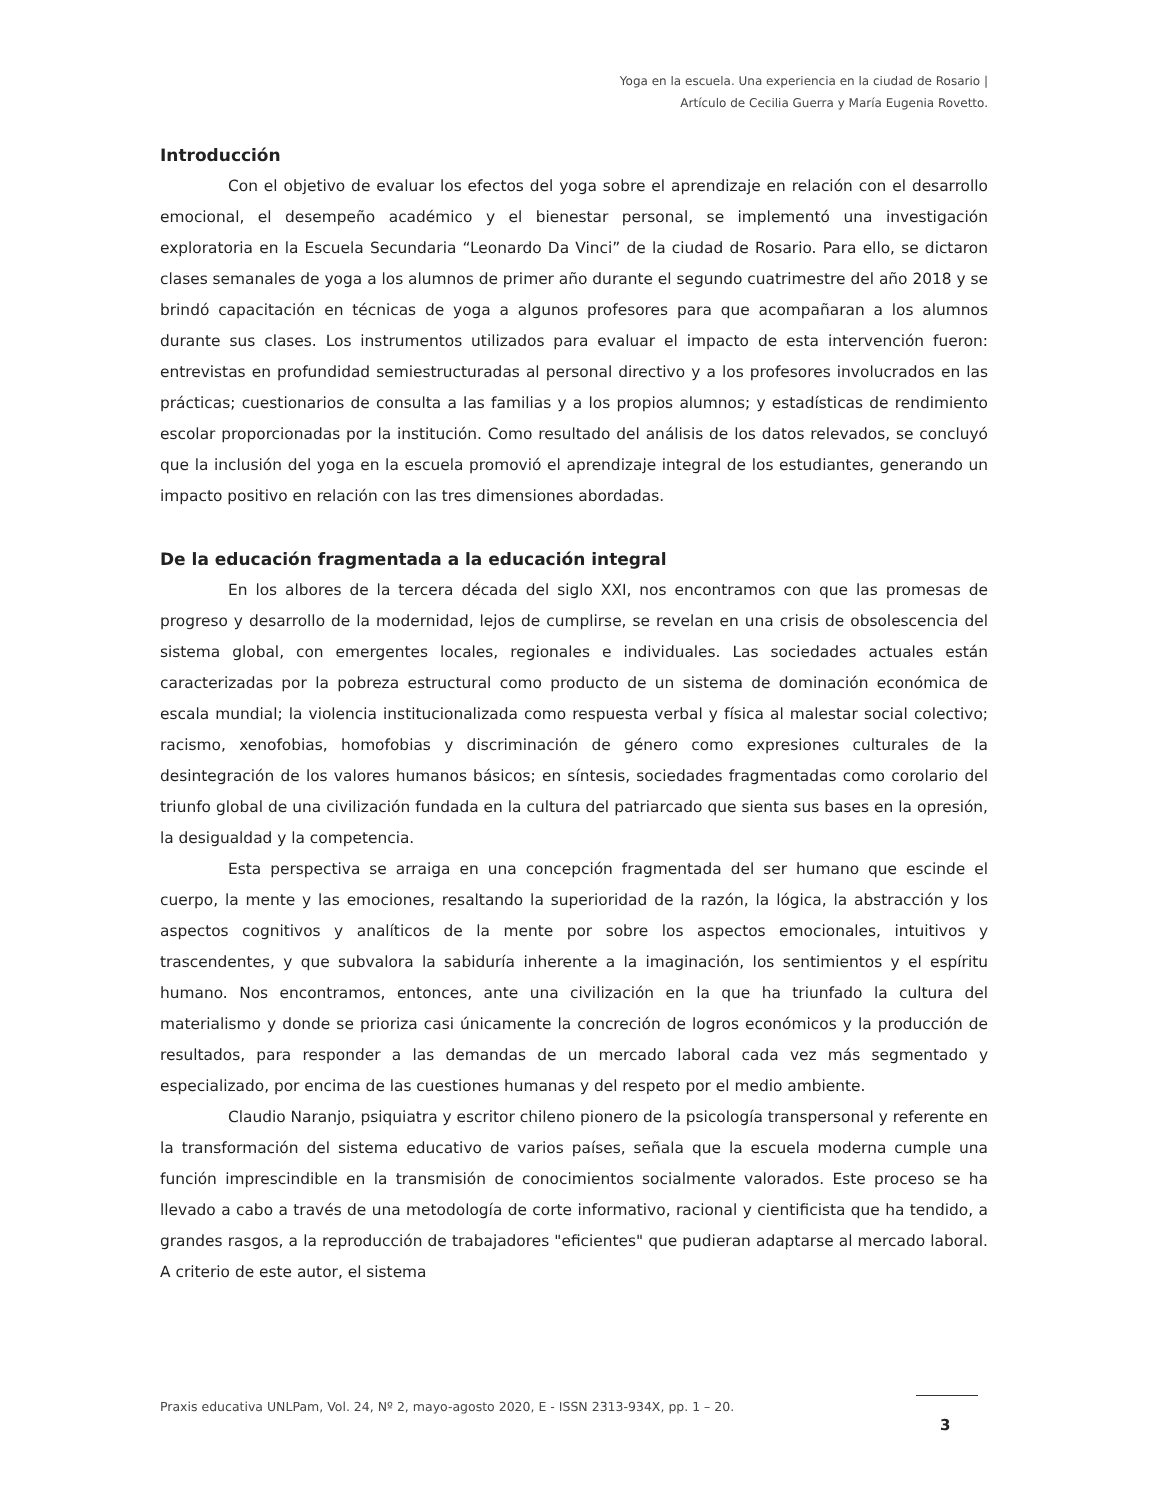Yoga en la escuela. Una experiencia en la ciudad de Rosario |
Artículo de Cecilia Guerra y María Eugenia Rovetto.
Introducción
Con el objetivo de evaluar los efectos del yoga sobre el aprendizaje en relación con el desarrollo emocional, el desempeño académico y el bienestar personal, se implementó una investigación exploratoria en la Escuela Secundaria “Leonardo Da Vinci” de la ciudad de Rosario. Para ello, se dictaron clases semanales de yoga a los alumnos de primer año durante el segundo cuatrimestre del año 2018 y se brindó capacitación en técnicas de yoga a algunos profesores para que acompañaran a los alumnos durante sus clases. Los instrumentos utilizados para evaluar el impacto de esta intervención fueron: entrevistas en profundidad semiestructuradas al personal directivo y a los profesores involucrados en las prácticas; cuestionarios de consulta a las familias y a los propios alumnos; y estadísticas de rendimiento escolar proporcionadas por la institución. Como resultado del análisis de los datos relevados, se concluyó que la inclusión del yoga en la escuela promovió el aprendizaje integral de los estudiantes, generando un impacto positivo en relación con las tres dimensiones abordadas.
De la educación fragmentada a la educación integral
En los albores de la tercera década del siglo XXI, nos encontramos con que las promesas de progreso y desarrollo de la modernidad, lejos de cumplirse, se revelan en una crisis de obsolescencia del sistema global, con emergentes locales, regionales e individuales. Las sociedades actuales están caracterizadas por la pobreza estructural como producto de un sistema de dominación económica de escala mundial; la violencia institucionalizada como respuesta verbal y física al malestar social colectivo; racismo, xenofobias, homofobias y discriminación de género como expresiones culturales de la desintegración de los valores humanos básicos; en síntesis, sociedades fragmentadas como corolario del triunfo global de una civilización fundada en la cultura del patriarcado que sienta sus bases en la opresión, la desigualdad y la competencia.
Esta perspectiva se arraiga en una concepción fragmentada del ser humano que escinde el cuerpo, la mente y las emociones, resaltando la superioridad de la razón, la lógica, la abstracción y los aspectos cognitivos y analíticos de la mente por sobre los aspectos emocionales, intuitivos y trascendentes, y que subvalora la sabiduría inherente a la imaginación, los sentimientos y el espíritu humano. Nos encontramos, entonces, ante una civilización en la que ha triunfado la cultura del materialismo y donde se prioriza casi únicamente la concreción de logros económicos y la producción de resultados, para responder a las demandas de un mercado laboral cada vez más segmentado y especializado, por encima de las cuestiones humanas y del respeto por el medio ambiente.
Claudio Naranjo, psiquiatra y escritor chileno pionero de la psicología transpersonal y referente en la transformación del sistema educativo de varios países, señala que la escuela moderna cumple una función imprescindible en la transmisión de conocimientos socialmente valorados. Este proceso se ha llevado a cabo a través de una metodología de corte informativo, racional y cientificista que ha tendido, a grandes rasgos, a la reproducción de trabajadores "eficientes" que pudieran adaptarse al mercado laboral. A criterio de este autor, el sistema
Praxis educativa UNLPam, Vol. 24, Nº 2, mayo-agosto 2020, E - ISSN 2313-934X, pp. 1 – 20.
3